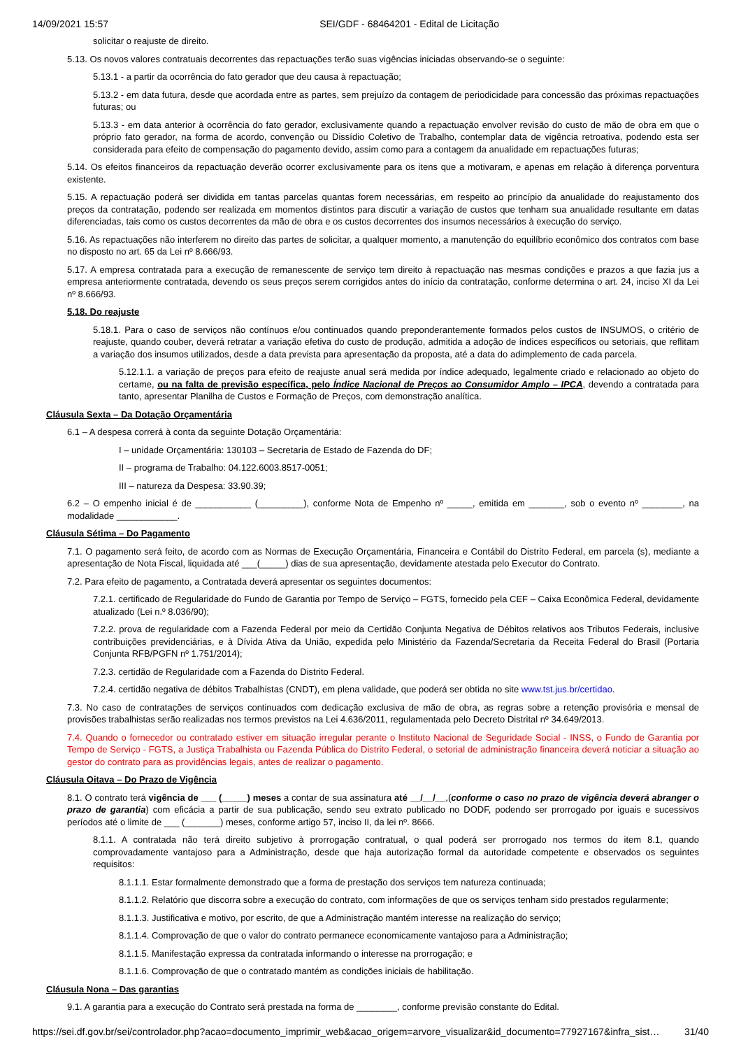14/09/2021 15:57 SEI/GDF - 68464201 - Edital de Licitação
solicitar o reajuste de direito.
5.13. Os novos valores contratuais decorrentes das repactuações terão suas vigências iniciadas observando-se o seguinte:
5.13.1 - a partir da ocorrência do fato gerador que deu causa à repactuação;
5.13.2 - em data futura, desde que acordada entre as partes, sem prejuízo da contagem de periodicidade para concessão das próximas repactuações futuras; ou
5.13.3 - em data anterior à ocorrência do fato gerador, exclusivamente quando a repactuação envolver revisão do custo de mão de obra em que o próprio fato gerador, na forma de acordo, convenção ou Dissídio Coletivo de Trabalho, contemplar data de vigência retroativa, podendo esta ser considerada para efeito de compensação do pagamento devido, assim como para a contagem da anualidade em repactuações futuras;
5.14. Os efeitos financeiros da repactuação deverão ocorrer exclusivamente para os itens que a motivaram, e apenas em relação à diferença porventura existente.
5.15. A repactuação poderá ser dividida em tantas parcelas quantas forem necessárias, em respeito ao princípio da anualidade do reajustamento dos preços da contratação, podendo ser realizada em momentos distintos para discutir a variação de custos que tenham sua anualidade resultante em datas diferenciadas, tais como os custos decorrentes da mão de obra e os custos decorrentes dos insumos necessários à execução do serviço.
5.16. As repactuações não interferem no direito das partes de solicitar, a qualquer momento, a manutenção do equilíbrio econômico dos contratos com base no disposto no art. 65 da Lei nº 8.666/93.
5.17. A empresa contratada para a execução de remanescente de serviço tem direito à repactuação nas mesmas condições e prazos a que fazia jus a empresa anteriormente contratada, devendo os seus preços serem corrigidos antes do início da contratação, conforme determina o art. 24, inciso XI da Lei nº 8.666/93.
5.18. Do reajuste
5.18.1. Para o caso de serviços não contínuos e/ou continuados quando preponderantemente formados pelos custos de INSUMOS, o critério de reajuste, quando couber, deverá retratar a variação efetiva do custo de produção, admitida a adoção de índices específicos ou setoriais, que reflitam a variação dos insumos utilizados, desde a data prevista para apresentação da proposta, até a data do adimplemento de cada parcela.
5.12.1.1. a variação de preços para efeito de reajuste anual será medida por índice adequado, legalmente criado e relacionado ao objeto do certame, ou na falta de previsão específica, pelo Índice Nacional de Preços ao Consumidor Amplo – IPCA, devendo a contratada para tanto, apresentar Planilha de Custos e Formação de Preços, com demonstração analítica.
Cláusula Sexta – Da Dotação Orçamentária
6.1 – A despesa correrá à conta da seguinte Dotação Orçamentária:
I – unidade Orçamentária: 130103 – Secretaria de Estado de Fazenda do DF;
II – programa de Trabalho: 04.122.6003.8517-0051;
III – natureza da Despesa: 33.90.39;
6.2 – O empenho inicial é de ___________ (_________), conforme Nota de Empenho nº _____, emitida em _______, sob o evento nº ________, na modalidade ____________.
Cláusula Sétima – Do Pagamento
7.1. O pagamento será feito, de acordo com as Normas de Execução Orçamentária, Financeira e Contábil do Distrito Federal, em parcela (s), mediante a apresentação de Nota Fiscal, liquidada até ___(_____) dias de sua apresentação, devidamente atestada pelo Executor do Contrato.
7.2. Para efeito de pagamento, a Contratada deverá apresentar os seguintes documentos:
7.2.1. certificado de Regularidade do Fundo de Garantia por Tempo de Serviço – FGTS, fornecido pela CEF – Caixa Econômica Federal, devidamente atualizado (Lei n.º 8.036/90);
7.2.2. prova de regularidade com a Fazenda Federal por meio da Certidão Conjunta Negativa de Débitos relativos aos Tributos Federais, inclusive contribuições previdenciárias, e à Dívida Ativa da União, expedida pelo Ministério da Fazenda/Secretaria da Receita Federal do Brasil (Portaria Conjunta RFB/PGFN nº 1.751/2014);
7.2.3. certidão de Regularidade com a Fazenda do Distrito Federal.
7.2.4. certidão negativa de débitos Trabalhistas (CNDT), em plena validade, que poderá ser obtida no site www.tst.jus.br/certidao.
7.3. No caso de contratações de serviços continuados com dedicação exclusiva de mão de obra, as regras sobre a retenção provisória e mensal de provisões trabalhistas serão realizadas nos termos previstos na Lei 4.636/2011, regulamentada pelo Decreto Distrital nº 34.649/2013.
7.4. Quando o fornecedor ou contratado estiver em situação irregular perante o Instituto Nacional de Seguridade Social - INSS, o Fundo de Garantia por Tempo de Serviço - FGTS, a Justiça Trabalhista ou Fazenda Pública do Distrito Federal, o setorial de administração financeira deverá noticiar a situação ao gestor do contrato para as providências legais, antes de realizar o pagamento.
Cláusula Oitava – Do Prazo de Vigência
8.1. O contrato terá vigência de ___ (_____) meses a contar de sua assinatura até __/__/__,(conforme o caso no prazo de vigência deverá abranger o prazo de garantia) com eficácia a partir de sua publicação, sendo seu extrato publicado no DODF, podendo ser prorrogado por iguais e sucessivos períodos até o limite de ___ (_______) meses, conforme artigo 57, inciso II, da lei nº. 8666.
8.1.1. A contratada não terá direito subjetivo à prorrogação contratual, o qual poderá ser prorrogado nos termos do item 8.1, quando comprovadamente vantajoso para a Administração, desde que haja autorização formal da autoridade competente e observados os seguintes requisitos:
8.1.1.1. Estar formalmente demonstrado que a forma de prestação dos serviços tem natureza continuada;
8.1.1.2. Relatório que discorra sobre a execução do contrato, com informações de que os serviços tenham sido prestados regularmente;
8.1.1.3. Justificativa e motivo, por escrito, de que a Administração mantém interesse na realização do serviço;
8.1.1.4. Comprovação de que o valor do contrato permanece economicamente vantajoso para a Administração;
8.1.1.5. Manifestação expressa da contratada informando o interesse na prorrogação; e
8.1.1.6. Comprovação de que o contratado mantém as condições iniciais de habilitação.
Cláusula Nona – Das garantias
9.1. A garantia para a execução do Contrato será prestada na forma de ________, conforme previsão constante do Edital.
https://sei.df.gov.br/sei/controlador.php?acao=documento_imprimir_web&acao_origem=arvore_visualizar&id_documento=77927167&infra_sist… 31/40